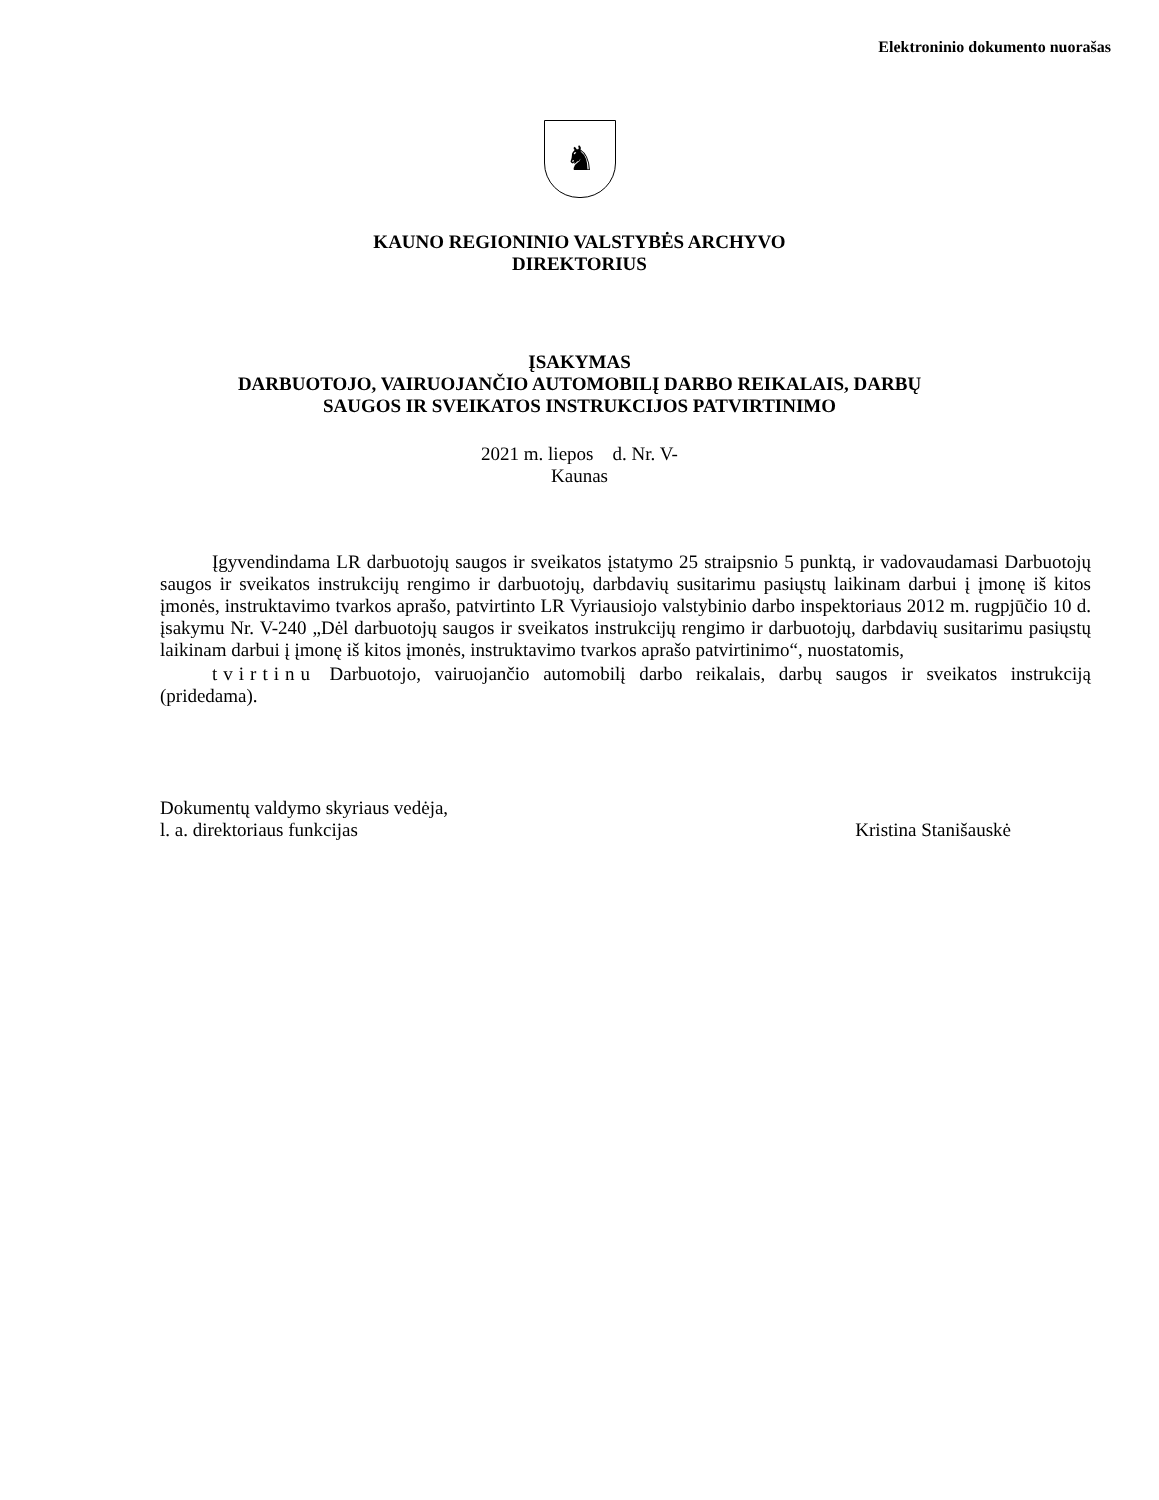Elektroninio dokumento nuorašas
♞
KAUNO REGIONINIO VALSTYBĖS ARCHYVO
DIREKTORIUS
ĮSAKYMAS
DARBUOTOJO, VAIRUOJANČIO AUTOMOBILĮ DARBO REIKALAIS, DARBŲ
SAUGOS IR SVEIKATOS INSTRUKCIJOS PATVIRTINIMO
2021 m. liepos d. Nr. V-
Kaunas
Įgyvendindama LR darbuotojų saugos ir sveikatos įstatymo 25 straipsnio 5 punktą, ir vadovaudamasi Darbuotojų saugos ir sveikatos instrukcijų rengimo ir darbuotojų, darbdavių susitarimu pasiųstų laikinam darbui į įmonę iš kitos įmonės, instruktavimo tvarkos aprašo, patvirtinto LR Vyriausiojo valstybinio darbo inspektoriaus 2012 m. rugpjūčio 10 d. įsakymu Nr. V-240 „Dėl darbuotojų saugos ir sveikatos instrukcijų rengimo ir darbuotojų, darbdavių susitarimu pasiųstų laikinam darbui į įmonę iš kitos įmonės, instruktavimo tvarkos aprašo patvirtinimo“, nuostatomis,
tvirtinu Darbuotojo, vairuojančio automobilį darbo reikalais, darbų saugos ir sveikatos instrukciją (pridedama).
Dokumentų valdymo skyriaus vedėja,
l. a. direktoriaus funkcijas
Kristina Stanišauskė